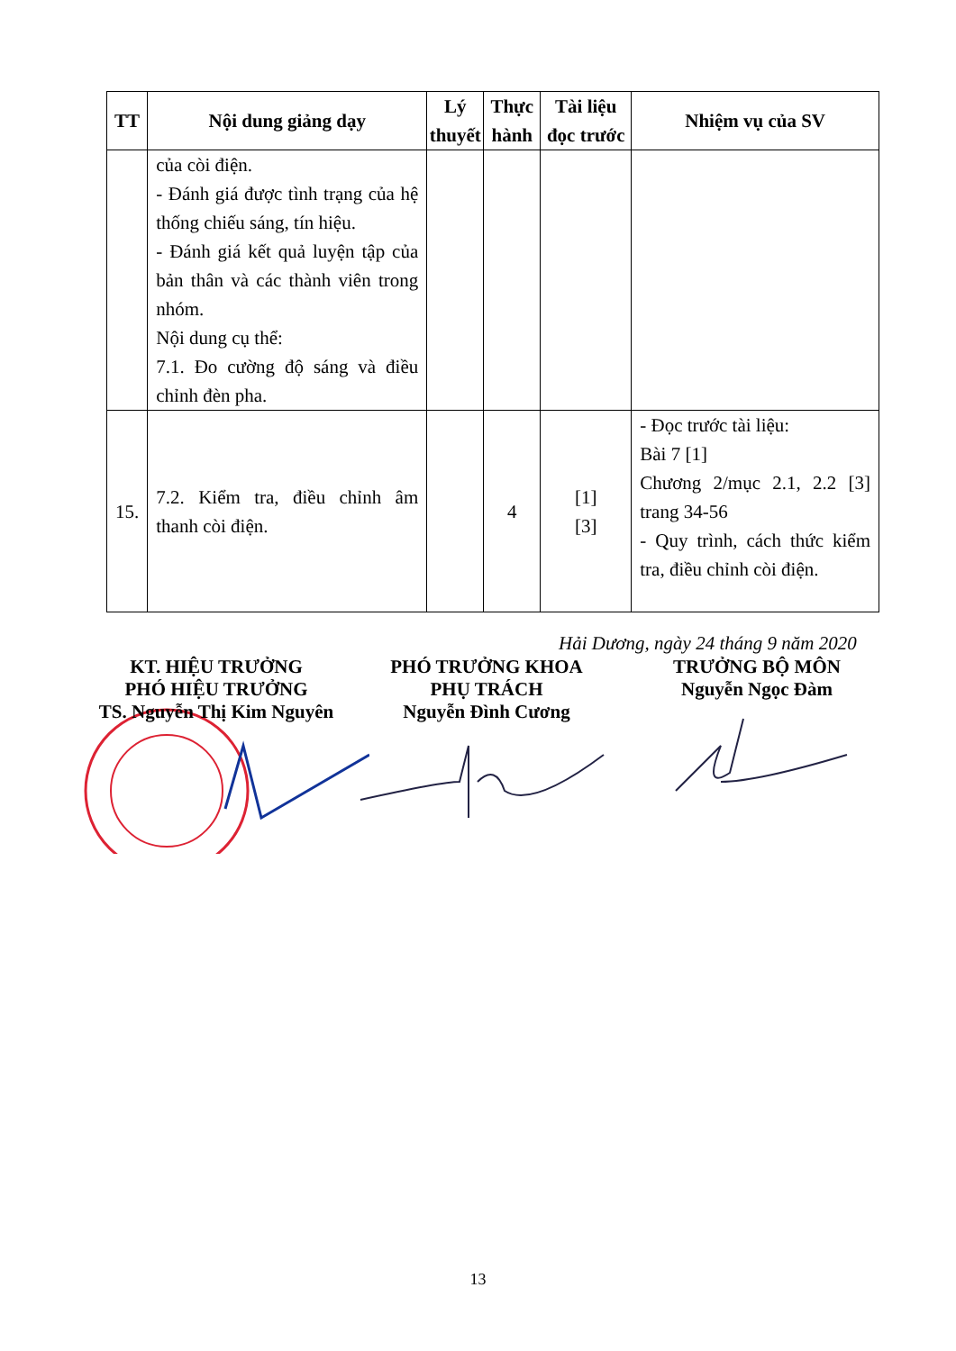| TT | Nội dung giảng dạy | Lý thuyết | Thực hành | Tài liệu đọc trước | Nhiệm vụ của SV |
| --- | --- | --- | --- | --- | --- |
| | của còi điện. - Đánh giá được tình trạng của hệ thống chiếu sáng, tín hiệu. - Đánh giá kết quả luyện tập của bản thân và các thành viên trong nhóm. Nội dung cụ thể: 7.1. Đo cường độ sáng và điều chỉnh đèn pha. | | | | |
| 15. | 7.2. Kiểm tra, điều chỉnh âm thanh còi điện. | | 4 | [1] [3] | - Đọc trước tài liệu: Bài 7 [1] Chương 2/mục 2.1, 2.2 [3] trang 34-56 - Quy trình, cách thức kiểm tra, điều chỉnh còi điện. |
Hải Dương, ngày 24 tháng 9 năm 2020
KT. HIỆU TRƯỞNG
PHÓ HIỆU TRƯỞNG
TS. Nguyễn Thị Kim Nguyên
PHÓ TRƯỞNG KHOA
PHỤ TRÁCH
Nguyễn Đình Cương
TRƯỞNG BỘ MÔN
Nguyễn Ngọc Đàm
13